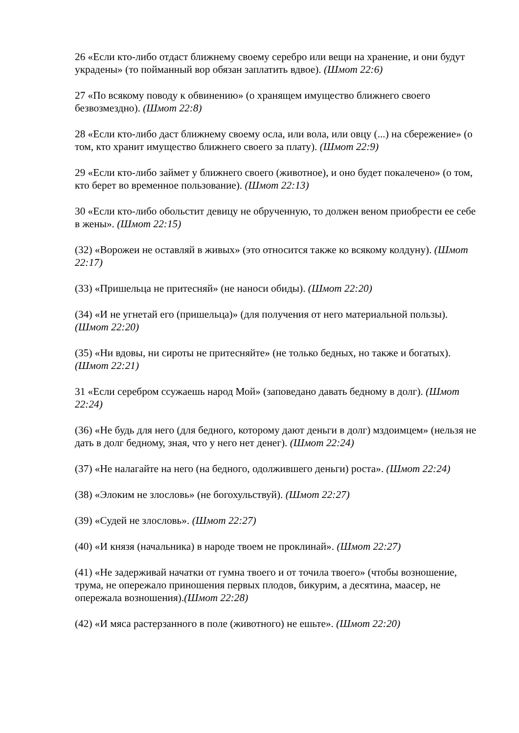26 «Если кто-либо отдаст ближнему своему серебро или вещи на хранение, и они будут украдены» (то пойманный вор обязан заплатить вдвое). (Шмот 22:6)
27 «По всякому поводу к обвинению» (о хранящем имущество ближнего своего безвозмездно). (Шмот 22:8)
28 «Если кто-либо даст ближнему своему осла, или вола, или овцу (...) на сбережение» (о том, кто хранит имущество ближнего своего за плату). (Шмот 22:9)
29 «Если кто-либо займет у ближнего своего (животное), и оно будет покалечено» (о том, кто берет во временное пользование). (Шмот 22:13)
30 «Если кто-либо обольстит девицу не обрученную, то должен веном приобрести ее себе в жены». (Шмот 22:15)
(32) «Ворожеи не оставляй в живых» (это относится также ко всякому колдуну). (Шмот 22:17)
(33) «Пришельца не притесняй» (не наноси обиды). (Шмот 22:20)
(34) «И не угнетай его (пришельца)» (для получения от него материальной пользы). (Шмот 22:20)
(35) «Ни вдовы, ни сироты не притесняйте» (не только бедных, но также и богатых). (Шмот 22:21)
31 «Если серебром ссужаешь народ Мой» (заповедано давать бедному в долг). (Шмот 22:24)
(36) «Не будь для него (для бедного, которому дают деньги в долг) мздоимцем» (нельзя не дать в долг бедному, зная, что у него нет денег). (Шмот 22:24)
(37) «Не налагайте на него (на бедного, одолжившего деньги) роста». (Шмот 22:24)
(38) «Элоким не злословь» (не богохульствуй). (Шмот 22:27)
(39) «Судей не злословь». (Шмот 22:27)
(40) «И князя (начальника) в народе твоем не проклинай». (Шмот 22:27)
(41) «Не задерживай начатки от гумна твоего и от точила твоего» (чтобы возношение, трума, не опережало приношения первых плодов, бикурим, а десятина, маасер, не опережала возношения).(Шмот 22:28)
(42) «И мяса растерзанного в поле (животного) не ешьте». (Шмот 22:20)